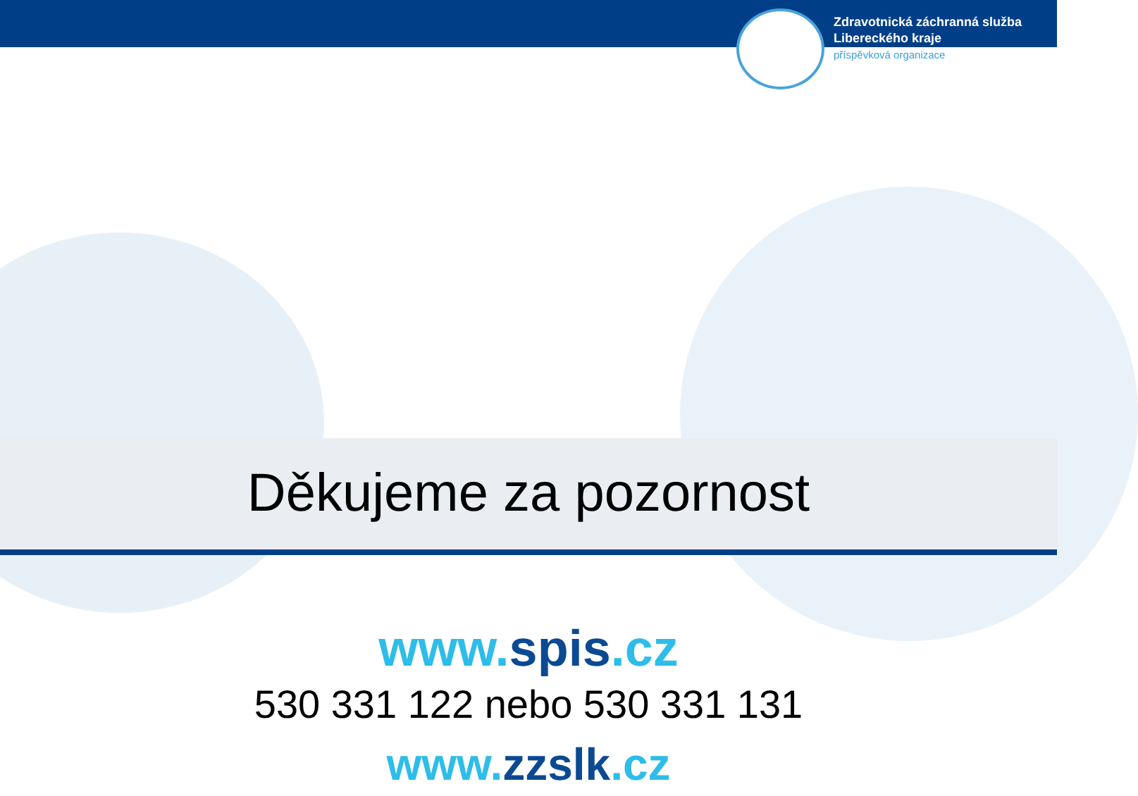Zdravotnická záchranná služba
Libereckého kraje
příspěvková organizace
Děkujeme za pozornost
www.spis.cz
530 331 122 nebo 530 331 131
www.zzslk.cz